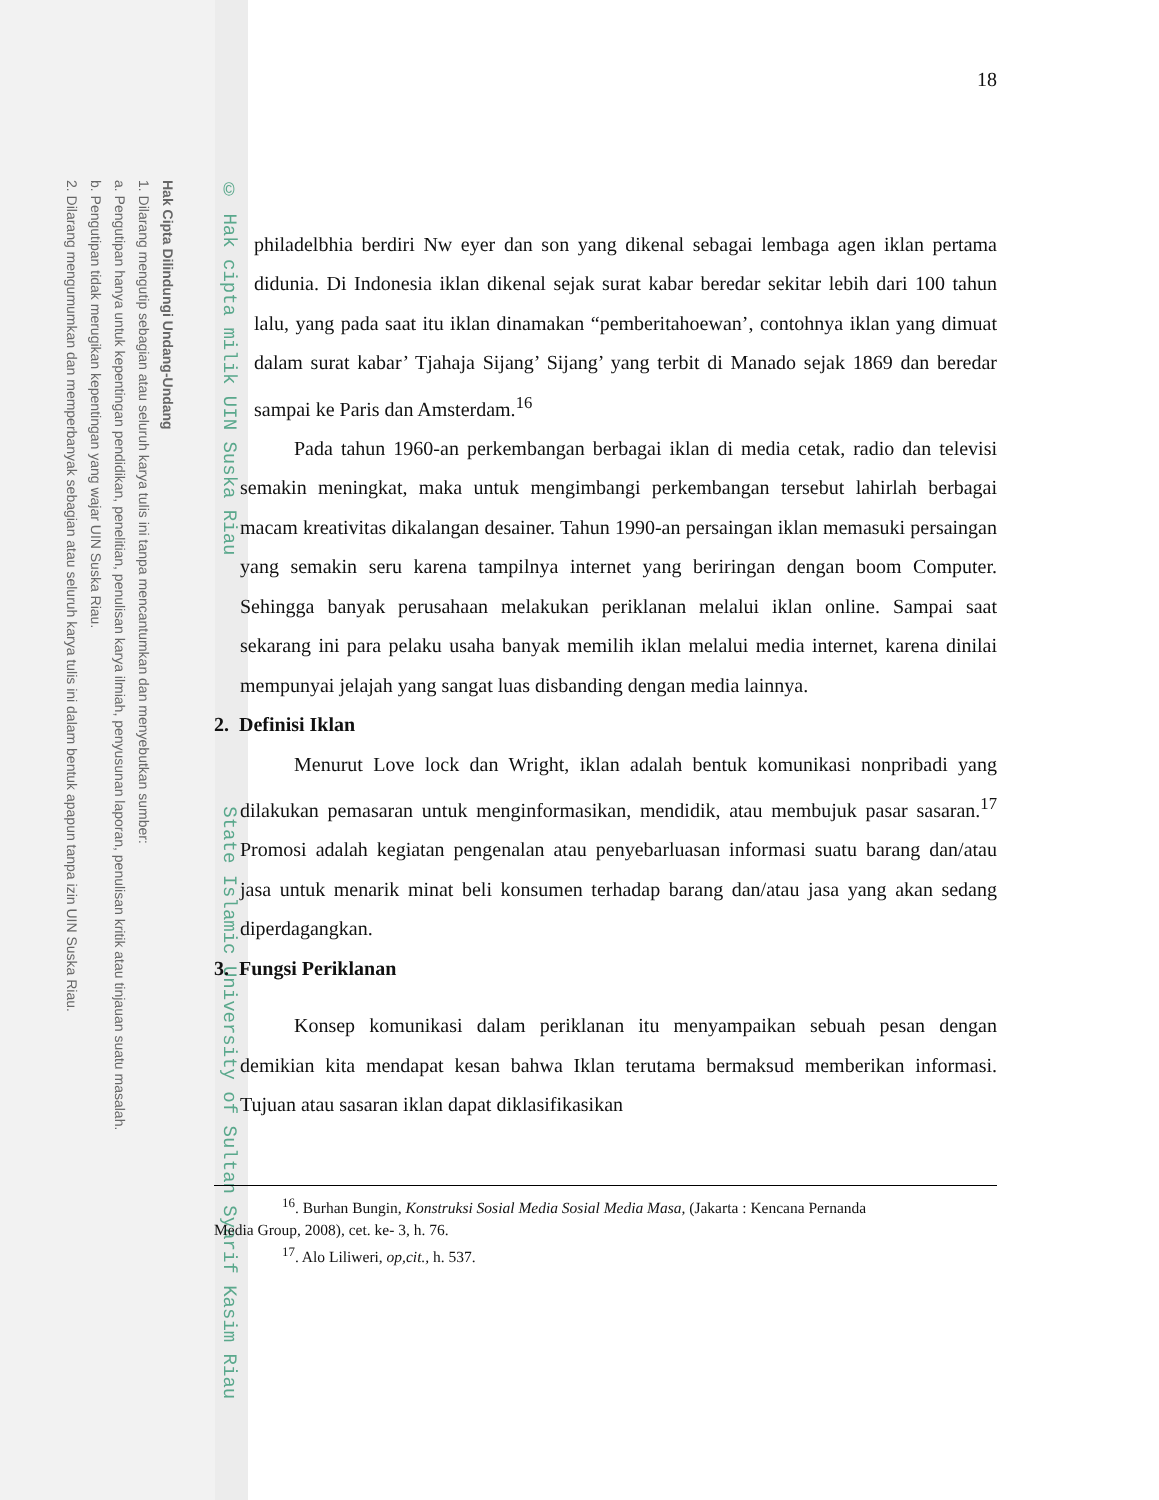Hak Cipta Dilindungi Undang-Undang
1. Dilarang mengutip sebagian atau seluruh karya tulis ini tanpa mencantumkan dan menyebutkan sumber:
a. Pengutipan hanya untuk kepentingan pendidikan, penelitian, penulisan karya ilmiah, penyusunan laporan, penulisan kritik atau tinjauan suatu masalah.
b. Pengutipan tidak merugikan kepentingan yang wajar UIN Suska Riau.
2. Dilarang mengumumkan dan memperbanyak sebagian atau seluruh karya tulis ini dalam bentuk apapun tanpa izin UIN Suska Riau.
© Hak cipta milik UIN Suska Riau State Islamic University of Sultan Syarif Kasim Riau
18
philadelbhia berdiri Nw eyer dan son yang dikenal sebagai lembaga agen iklan pertama didunia. Di Indonesia iklan dikenal sejak surat kabar beredar sekitar lebih dari 100 tahun lalu, yang pada saat itu iklan dinamakan “pemberitahoewan’, contohnya iklan yang dimuat dalam surat kabar’ Tjahaja Sijang’ Sijang’ yang terbit di Manado sejak 1869 dan beredar sampai ke Paris dan Amsterdam.<sup>16</sup>
Pada tahun 1960-an perkembangan berbagai iklan di media cetak, radio dan televisi semakin meningkat, maka untuk mengimbangi perkembangan tersebut lahirlah berbagai macam kreativitas dikalangan desainer. Tahun 1990-an persaingan iklan memasuki persaingan yang semakin seru karena tampilnya internet yang beriringan dengan boom Computer. Sehingga banyak perusahaan melakukan periklanan melalui iklan online. Sampai saat sekarang ini para pelaku usaha banyak memilih iklan melalui media internet, karena dinilai mempunyai jelajah yang sangat luas disbanding dengan media lainnya.
2. Definisi Iklan
Menurut Love lock dan Wright, iklan adalah bentuk komunikasi nonpribadi yang dilakukan pemasaran untuk menginformasikan, mendidik, atau membujuk pasar sasaran.<sup>17</sup> Promosi adalah kegiatan pengenalan atau penyebarluasan informasi suatu barang dan/atau jasa untuk menarik minat beli konsumen terhadap barang dan/atau jasa yang akan sedang diperdagangkan.
3. Fungsi Periklanan
Konsep komunikasi dalam periklanan itu menyampaikan sebuah pesan dengan demikian kita mendapat kesan bahwa Iklan terutama bermaksud memberikan informasi. Tujuan atau sasaran iklan dapat diklasifikasikan
<sup>16</sup>. Burhan Bungin, Konstruksi Sosial Media Sosial Media Masa, (Jakarta : Kencana Pernanda
Media Group, 2008), cet. ke- 3, h. 76.
<sup>17</sup>. Alo Liliweri, op,cit., h. 537.